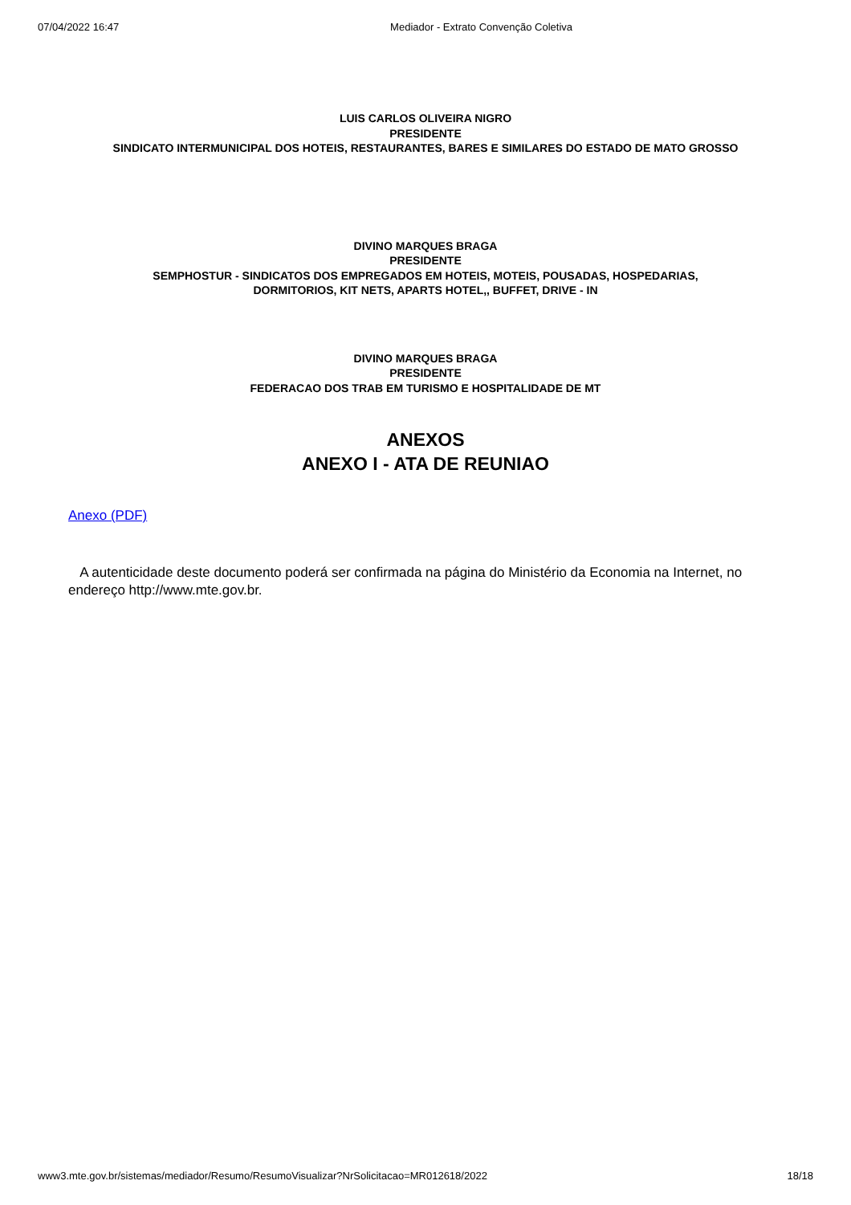07/04/2022 16:47 Mediador - Extrato Convenção Coletiva
LUIS CARLOS OLIVEIRA NIGRO
PRESIDENTE
SINDICATO INTERMUNICIPAL DOS HOTEIS, RESTAURANTES, BARES E SIMILARES DO ESTADO DE MATO GROSSO
DIVINO MARQUES BRAGA
PRESIDENTE
SEMPHOSTUR - SINDICATOS DOS EMPREGADOS EM HOTEIS, MOTEIS, POUSADAS, HOSPEDARIAS,
DORMITORIOS, KIT NETS, APARTS HOTEL,, BUFFET, DRIVE - IN
DIVINO MARQUES BRAGA
PRESIDENTE
FEDERACAO DOS TRAB EM TURISMO E HOSPITALIDADE DE MT
ANEXOS
ANEXO I - ATA DE REUNIAO
Anexo (PDF)
A autenticidade deste documento poderá ser confirmada na página do Ministério da Economia na Internet, no endereço http://www.mte.gov.br.
www3.mte.gov.br/sistemas/mediador/Resumo/ResumoVisualizar?NrSolicitacao=MR012618/2022 18/18